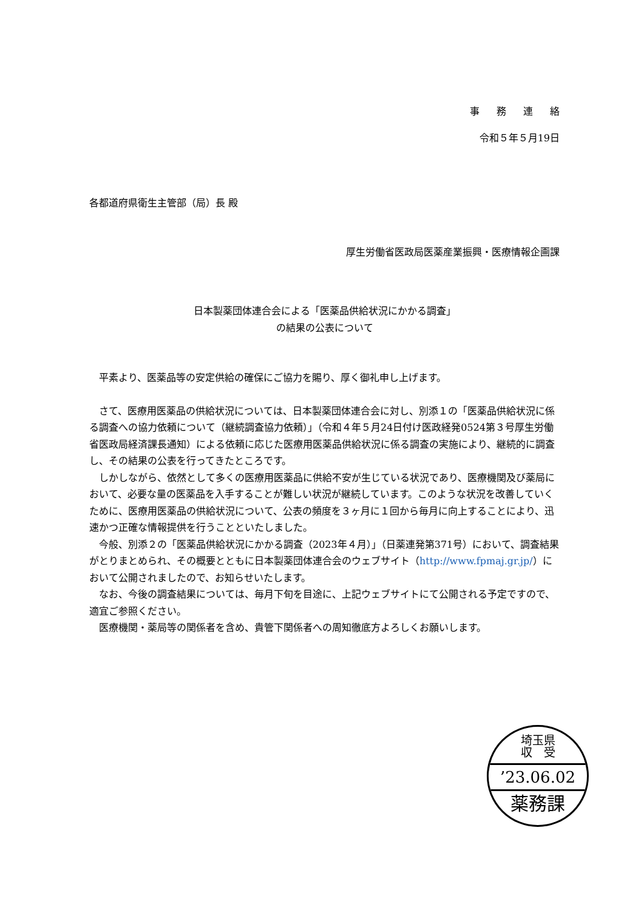事務連絡
令和５年５月19日
各都道府県衛生主管部（局）長 殿
厚生労働省医政局医薬産業振興・医療情報企画課
日本製薬団体連合会による「医薬品供給状況にかかる調査」
の結果の公表について
　平素より、医薬品等の安定供給の確保にご協力を賜り、厚く御礼申し上げます。
　さて、医療用医薬品の供給状況については、日本製薬団体連合会に対し、別添１の「医薬品供給状況に係る調査への協力依頼について（継続調査協力依頼）」（令和４年５月24日付け医政経発0524第３号厚生労働省医政局経済課長通知）による依頼に応じた医療用医薬品供給状況に係る調査の実施により、継続的に調査し、その結果の公表を行ってきたところです。
　しかしながら、依然として多くの医療用医薬品に供給不安が生じている状況であり、医療機関及び薬局において、必要な量の医薬品を入手することが難しい状況が継続しています。このような状況を改善していくために、医療用医薬品の供給状況について、公表の頻度を３ヶ月に１回から毎月に向上することにより、迅速かつ正確な情報提供を行うことといたしました。
　今般、別添２の「医薬品供給状況にかかる調査（2023年４月）」（日薬連発第371号）において、調査結果がとりまとめられ、その概要とともに日本製薬団体連合会のウェブサイト（http://www.fpmaj.gr.jp/）において公開されましたので、お知らせいたします。
　なお、今後の調査結果については、毎月下旬を目途に、上記ウェブサイトにて公開される予定ですので、適宜ご参照ください。
　医療機関・薬局等の関係者を含め、貴管下関係者への周知徹底方よろしくお願いします。
埼玉県
収　受
’23.06.02
薬務課